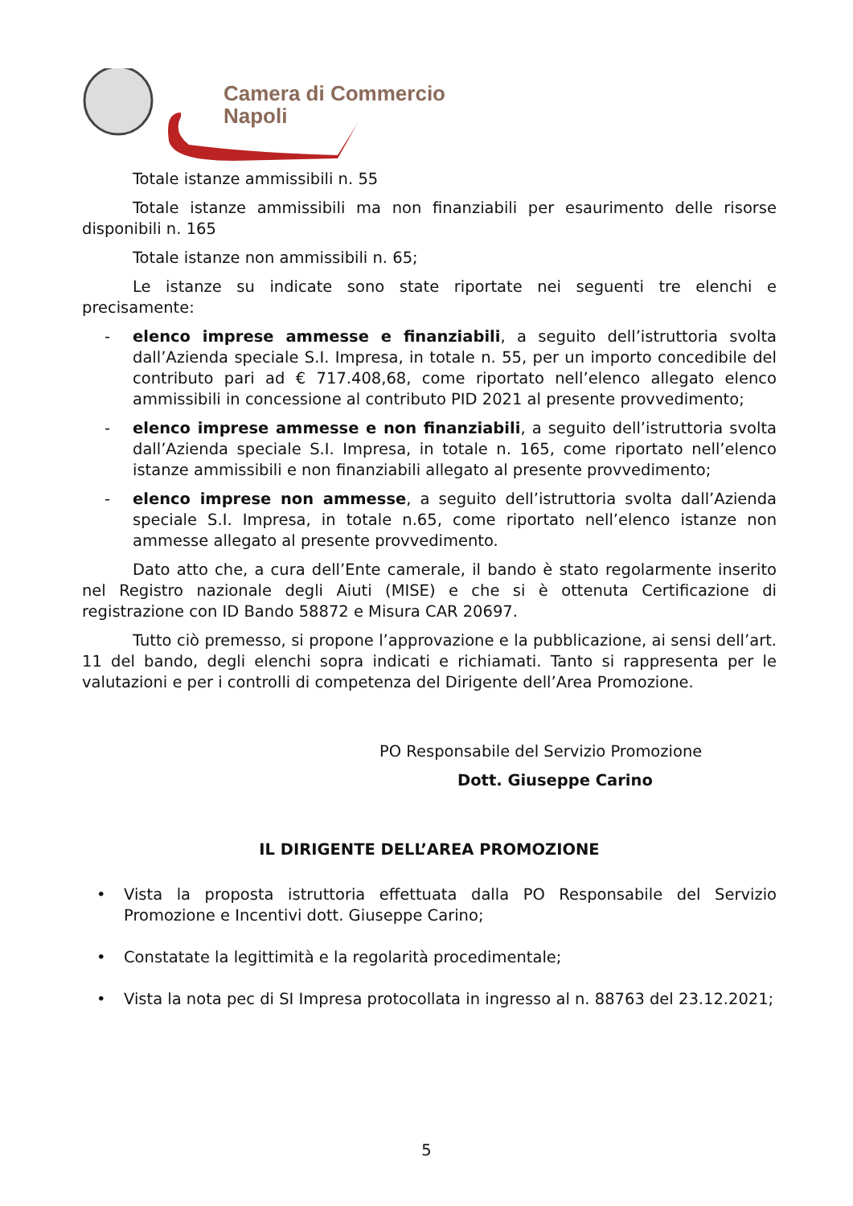Camera di Commercio
Napoli
Totale istanze ammissibili n. 55
Totale istanze ammissibili ma non finanziabili per esaurimento delle risorse disponibili n. 165
Totale istanze non ammissibili n. 65;
Le istanze su indicate sono state riportate nei seguenti tre elenchi e precisamente:
- elenco imprese ammesse e finanziabili, a seguito dell’istruttoria svolta dall’Azienda speciale S.I. Impresa, in totale n. 55, per un importo concedibile del contributo pari ad € 717.408,68, come riportato nell’elenco allegato elenco ammissibili in concessione al contributo PID 2021 al presente provvedimento;
- elenco imprese ammesse e non finanziabili, a seguito dell’istruttoria svolta dall’Azienda speciale S.I. Impresa, in totale n. 165, come riportato nell’elenco istanze ammissibili e non finanziabili allegato al presente provvedimento;
- elenco imprese non ammesse, a seguito dell’istruttoria svolta dall’Azienda speciale S.I. Impresa, in totale n.65, come riportato nell’elenco istanze non ammesse allegato al presente provvedimento.
Dato atto che, a cura dell’Ente camerale, il bando è stato regolarmente inserito nel Registro nazionale degli Aiuti (MISE) e che si è ottenuta Certificazione di registrazione con ID Bando 58872 e Misura CAR 20697.
Tutto ciò premesso, si propone l’approvazione e la pubblicazione, ai sensi dell’art. 11 del bando, degli elenchi sopra indicati e richiamati. Tanto si rappresenta per le valutazioni e per i controlli di competenza del Dirigente dell’Area Promozione.
PO Responsabile del Servizio Promozione
Dott. Giuseppe Carino
IL DIRIGENTE DELL’AREA PROMOZIONE
• Vista la proposta istruttoria effettuata dalla PO Responsabile del Servizio Promozione e Incentivi dott. Giuseppe Carino;
• Constatate la legittimità e la regolarità procedimentale;
• Vista la nota pec di SI Impresa protocollata in ingresso al n. 88763 del 23.12.2021;
5